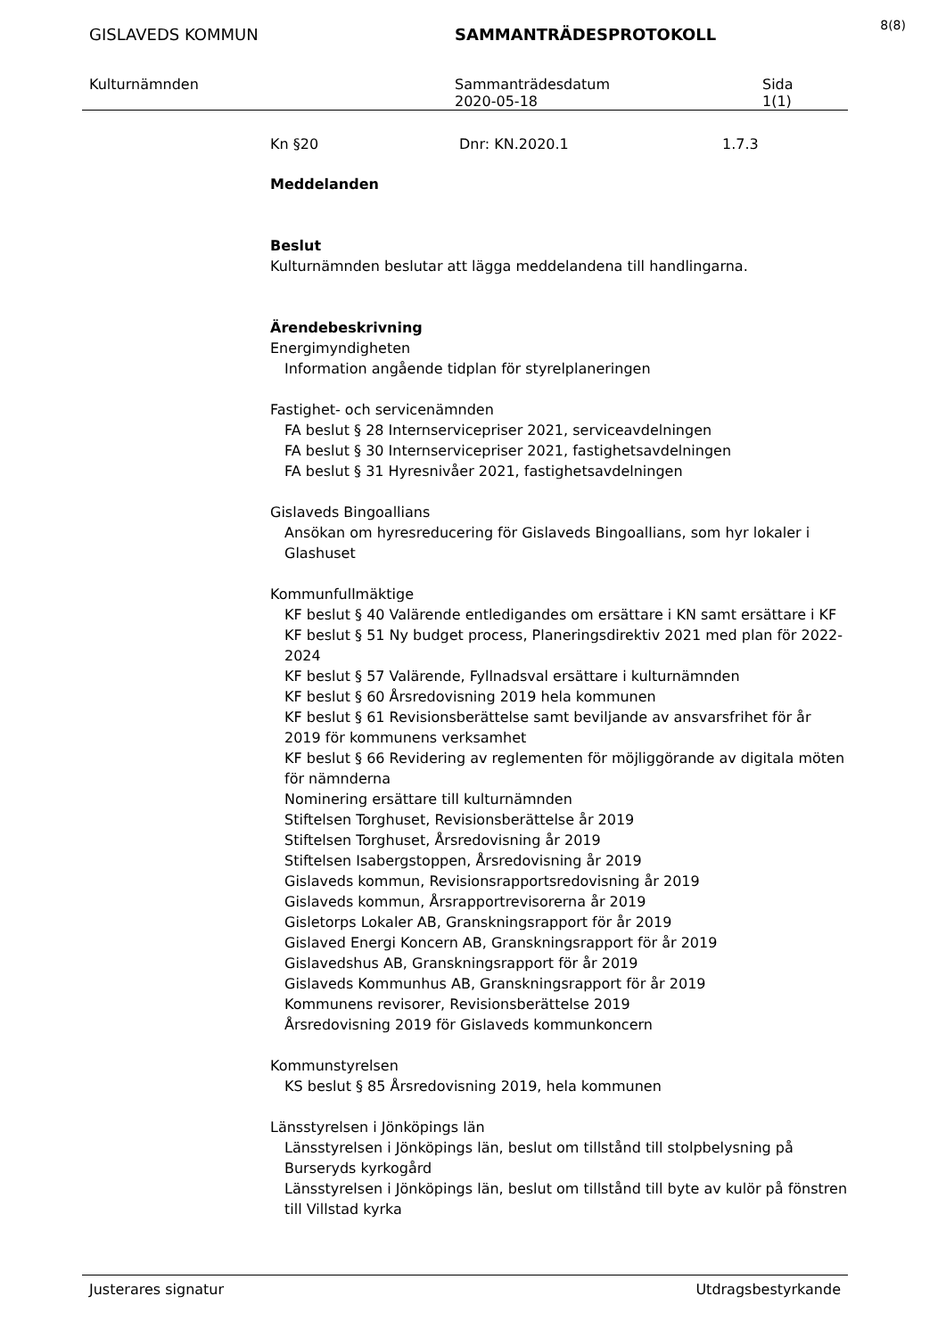8(8)
GISLAVEDS KOMMUN SAMMANTRÄDESPROTOKOLL
Kulturnämnden Sammanträdesdatum
2020-05-18
Sida
1(1)
Kn §20 Dnr: KN.2020.1 1.7.3
Meddelanden
Beslut
Kulturnämnden beslutar att lägga meddelandena till handlingarna.
Ärendebeskrivning
Energimyndigheten
Information angående tidplan för styrelplaneringen
Fastighet- och servicenämnden
FA beslut § 28 Internservicepriser 2021, serviceavdelningen
FA beslut § 30 Internservicepriser 2021, fastighetsavdelningen
FA beslut § 31 Hyresnivåer 2021, fastighetsavdelningen
Gislaveds Bingoallians
Ansökan om hyresreducering för Gislaveds Bingoallians, som hyr lokaler i Glashuset
Kommunfullmäktige
KF beslut § 40 Valärende entledigandes om ersättare i KN samt ersättare i KF
KF beslut § 51 Ny budget process, Planeringsdirektiv 2021 med plan för 2022-2024
KF beslut § 57 Valärende, Fyllnadsval ersättare i kulturnämnden
KF beslut § 60 Årsredovisning 2019 hela kommunen
KF beslut § 61 Revisionsberättelse samt beviljande av ansvarsfrihet för år 2019 för kommunens verksamhet
KF beslut § 66 Revidering av reglementen för möjliggörande av digitala möten för nämnderna
Nominering ersättare till kulturnämnden
Stiftelsen Torghuset, Revisionsberättelse år 2019
Stiftelsen Torghuset, Årsredovisning år 2019
Stiftelsen Isabergstoppen, Årsredovisning år 2019
Gislaveds kommun, Revisionsrapportsredovisning år 2019
Gislaveds kommun, Årsrapportrevisorerna år 2019
Gisletorps Lokaler AB, Granskningsrapport för år 2019
Gislaved Energi Koncern AB, Granskningsrapport för år 2019
Gislavedshus AB, Granskningsrapport för år 2019
Gislaveds Kommunhus AB, Granskningsrapport för år 2019
Kommunens revisorer, Revisionsberättelse 2019
Årsredovisning 2019 för Gislaveds kommunkoncern
Kommunstyrelsen
KS beslut § 85 Årsredovisning 2019, hela kommunen
Länsstyrelsen i Jönköpings län
Länsstyrelsen i Jönköpings län, beslut om tillstånd till stolpbelysning på Burseryds kyrkogård
Länsstyrelsen i Jönköpings län, beslut om tillstånd till byte av kulör på fönstren till Villstad kyrka
Justerares signatur Utdragsbestyrkande